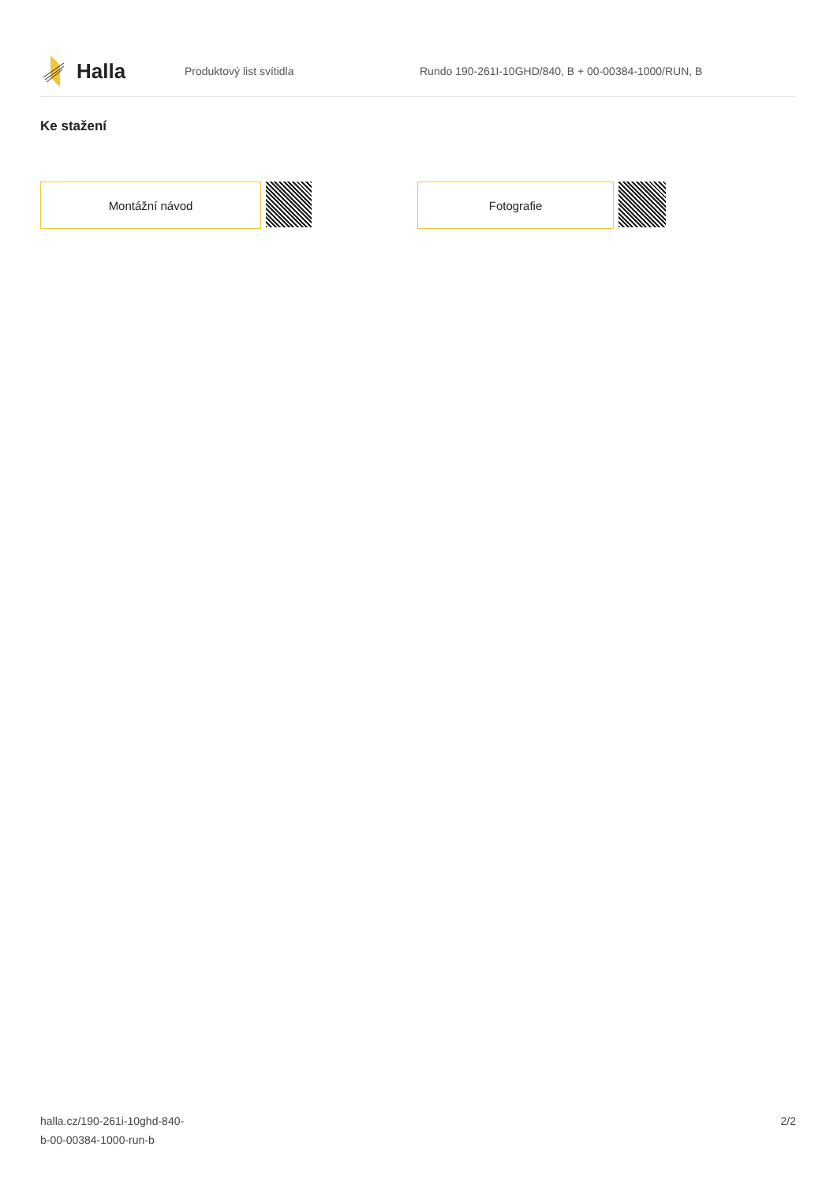Halla
Produktový list svítidla
Rundo 190-261I-10GHD/840, B + 00-00384-1000/RUN, B
Ke stažení
Montážní návod Fotografie
halla.cz/190-261i-10ghd-840-
b-00-00384-1000-run-b
2/2